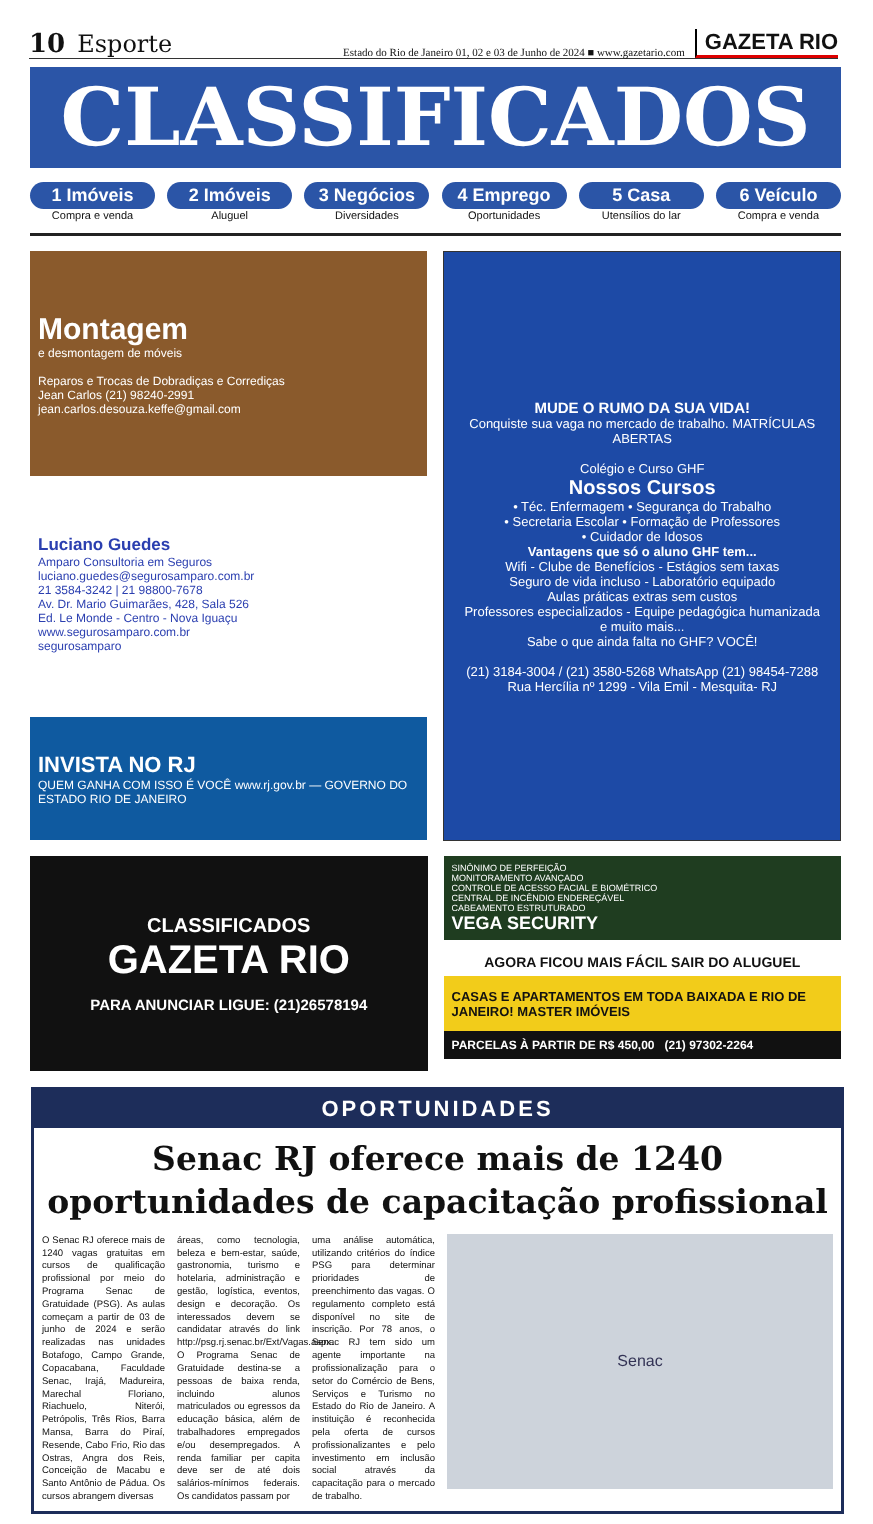10 Esporte Estado do Rio de Janeiro 01, 02 e 03 de Junho de 2024 ■ www.gazetario.com GAZETA RIO
CLASSIFICADOS
1 Imóveis
Compra e venda
2 Imóveis
Aluguel
3 Negócios
Diversidades
4 Emprego
Oportunidades
5 Casa
Utensílios do lar
6 Veículo
Compra e venda
Montagem
e desmontagem de móveis
Reparos e Trocas de Dobradiças e Corrediças
Jean Carlos (21) 98240-2991
jean.carlos.desouza.keffe@gmail.com
Luciano Guedes
Amparo Consultoria em Seguros
luciano.guedes@segurosamparo.com.br
21 3584-3242 | 21 98800-7678
Av. Dr. Mario Guimarães, 428, Sala 526
Ed. Le Monde - Centro - Nova Iguaçu
www.segurosamparo.com.br
segurosamparo
INVISTA NO RJ
QUEM GANHA COM ISSO É VOCÊ www.rj.gov.br — GOVERNO DO ESTADO RIO DE JANEIRO
MUDE O RUMO DA SUA VIDA!
Conquiste sua vaga no mercado de trabalho. MATRÍCULAS ABERTAS
Colégio e Curso GHF
Nossos Cursos
• Téc. Enfermagem • Segurança do Trabalho
• Secretaria Escolar • Formação de Professores
• Cuidador de Idosos
Vantagens que só o aluno GHF tem...
Wifi - Clube de Benefícios - Estágios sem taxas
Seguro de vida incluso - Laboratório equipado
Aulas práticas extras sem custos
Professores especializados - Equipe pedagógica humanizada
e muito mais...
Sabe o que ainda falta no GHF? VOCÊ!
(21) 3184-3004 / (21) 3580-5268 WhatsApp (21) 98454-7288
Rua Hercília nº 1299 - Vila Emil - Mesquita- RJ
CLASSIFICADOS
GAZETA RIO
PARA ANUNCIAR LIGUE: (21)26578194
SINÔNIMO DE PERFEIÇÃO
MONITORAMENTO AVANÇADO
CONTROLE DE ACESSO FACIAL E BIOMÉTRICO
CENTRAL DE INCÊNDIO ENDEREÇÁVEL
CABEAMENTO ESTRUTURADO
VEGA SECURITY
AGORA FICOU MAIS FÁCIL SAIR DO ALUGUEL
CASAS E APARTAMENTOS EM TODA BAIXADA E RIO DE JANEIRO! MASTER IMÓVEIS
PARCELAS À PARTIR DE R$ 450,00 (21) 97302-2264
OPORTUNIDADES
Senac RJ oferece mais de 1240 oportunidades de capacitação profissional
O Senac RJ oferece mais de 1240 vagas gratuitas em cursos de qualificação profissional por meio do Programa Senac de Gratuidade (PSG). As aulas começam a partir de 03 de junho de 2024 e serão realizadas nas unidades Botafogo, Campo Grande, Copacabana, Faculdade Senac, Irajá, Madureira, Marechal Floriano, Riachuelo, Niterói, Petrópolis, Três Rios, Barra Mansa, Barra do Piraí, Resende, Cabo Frio, Rio das Ostras, Angra dos Reis, Conceição de Macabu e Santo Antônio de Pádua. Os cursos abrangem diversas
áreas, como tecnologia, beleza e bem-estar, saúde, gastronomia, turismo e hotelaria, administração e gestão, logística, eventos, design e decoração. Os interessados devem se candidatar através do link http://psg.rj.senac.br/Ext/Vagas.aspx. O Programa Senac de Gratuidade destina-se a pessoas de baixa renda, incluindo alunos matriculados ou egressos da educação básica, além de trabalhadores empregados e/ou desempregados. A renda familiar per capita deve ser de até dois salários-mínimos federais. Os candidatos passam por
uma análise automática, utilizando critérios do índice PSG para determinar prioridades de preenchimento das vagas. O regulamento completo está disponível no site de inscrição. Por 78 anos, o Senac RJ tem sido um agente importante na profissionalização para o setor do Comércio de Bens, Serviços e Turismo no Estado do Rio de Janeiro. A instituição é reconhecida pela oferta de cursos profissionalizantes e pelo investimento em inclusão social através da capacitação para o mercado de trabalho.
Senac